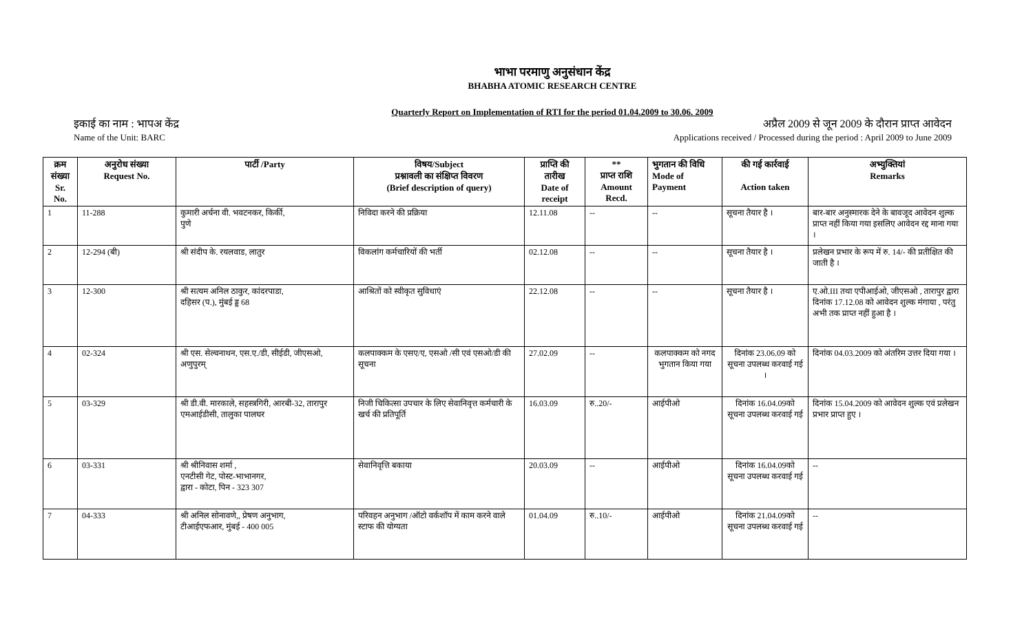भाभा परमाणु अनुसंधान केंद्र
BHABHA ATOMIC RESEARCH CENTRE
Quarterly Report on Implementation of RTI for the period 01.04.2009 to 30.06. 2009
इकाई का नाम : भापअ केंद्र अप्रैल 2009 से जून 2009 के दौरान प्राप्त आवेदन
Name of the Unit: BARC Applications received / Processed during the period : April 2009 to June 2009
| क्रम संख्या Sr. No. | अनुरोध संख्या Request No. | पार्टी /Party | विषय/Subject प्रश्नावली का संक्षिप्त विवरण (Brief description of query) | प्राप्ति की तारीख Date of receipt | ** प्राप्त राशि Amount Recd. | भुगतान की विधि Mode of Payment | की गई कार्रवाई Action taken | अभ्युक्तियां Remarks |
| --- | --- | --- | --- | --- | --- | --- | --- | --- |
| 1 | 11-288 | कुमारी अर्चना वी. भवटनकर, किर्की, पुणे | निविदा करने की प्रक्रिया | 12.11.08 | -- | -- | सूचना तैयार है । | बार-बार अनुस्मारक देने के बावजूद आवेदन शुल्क प्राप्त नहीं किया गया इसलिए आवेदन रद्द माना गया । |
| 2 | 12-294 (बी) | श्री संदीप के. रयलवाड, लातुर | विकलांग कर्मचारियों की भर्ती | 02.12.08 | -- | -- | सूचना तैयार है । | प्रलेखन प्रभार के रूप में रु. 14/- की प्रतीक्षित की जाती है । |
| 3 | 12-300 | श्री सत्यम अनिल ठाकुर, कांदरपाडा, दहिसर (प.), मुंबई ड्ड 68 | आश्रितों को स्वीकृत सुविधाएं | 22.12.08 | -- | -- | सूचना तैयार है । | ए.ओ.III तथा एपीआईओ, जीएसओ , तारापुर द्वारा दिनांक 17.12.08 को आवेदन शुल्क मंगाया , परंतु अभी तक प्राप्त नहीं हुआ है । |
| 4 | 02-324 | श्री एस. सेल्वनाथन, एस.ए./डी, सीईडी, जीएसओ, अणुपुरम् | कलपाक्कम के एसए/ए, एसओ /सी एवं एसओ/डी की सूचना | 27.02.09 | -- | कलपाक्कम को नगद भुगतान किया गया | दिनांक 23.06.09 को सूचना उपलब्ध करवाई गई । | दिनांक 04.03.2009 को अंतरिम उत्तर दिया गया । |
| 5 | 03-329 | श्री डी.वी. मारकाले, सहस्त्रगिरी, आरबी-32, तारापुर एमआईडीसी, तालुका पालघर | निजी चिकित्सा उपचार के लिए सेवानिवृत्त कर्मचारी के खर्च की प्रतिपूर्ति | 16.03.09 | रु..20/- | आईपीओ | दिनांक 16.04.09को सूचना उपलब्ध करवाई गई | दिनांक 15.04.2009 को आवेदन शुल्क एवं प्रलेखन प्रभार प्राप्त हुए । |
| 6 | 03-331 | श्री श्रीनिवास शर्मा , एनटीसी गेट, पोस्ट-भाभानगर, द्वारा - कोटा, पिन - 323 307 | सेवानिवृत्ति बकाया | 20.03.09 | -- | आईपीओ | दिनांक 16.04.09को सूचना उपलब्ध करवाई गई | -- |
| 7 | 04-333 | श्री अनिल सोनावणे,, प्रेषण अनुभाग, टीआईएफआर, मुंबई - 400 005 | परिवहन अनुभाग /ऑटो वर्कशॉप में काम करने वाले स्टाफ की योग्यता | 01.04.09 | रु..10/- | आईपीओ | दिनांक 21.04.09को सूचना उपलब्ध करवाई गई | -- |